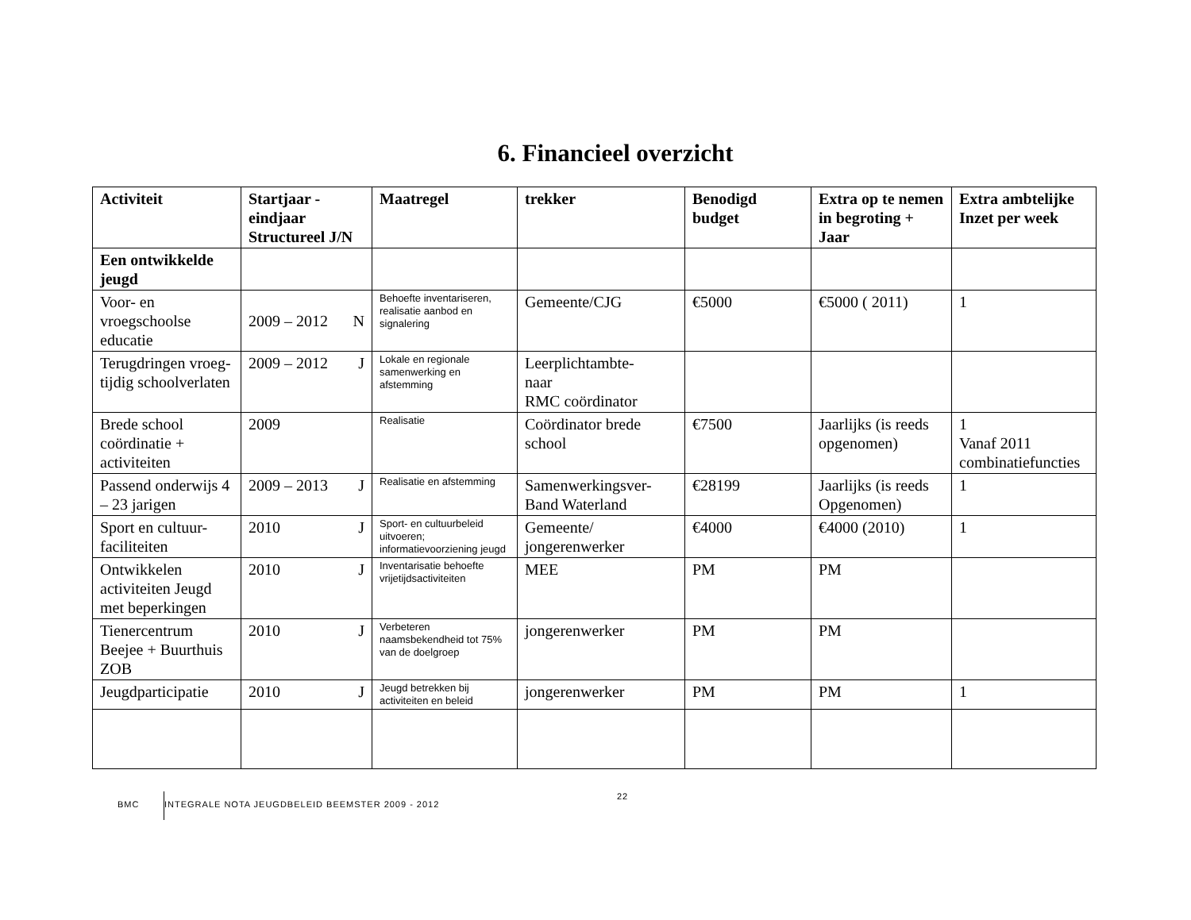6. Financieel overzicht
| Activiteit | Startjaar - eindjaar Structureel J/N | Maatregel | trekker | Benodigd budget | Extra op te nemen in begroting + Jaar | Extra ambtelijke Inzet per week |
| --- | --- | --- | --- | --- | --- | --- |
| Een ontwikkelde jeugd | | | | | | |
| Voor- en vroegschoolse educatie | 2009 – 2012 N | Behoefte inventariseren, realisatie aanbod en signalering | Gemeente/CJG | €5000 | €5000 ( 2011) | 1 |
| Terugdringen vroeg-tijdig schoolverlaten | 2009 – 2012 J | Lokale en regionale samenwerking en afstemming | Leerplichtambte- naar RMC coördinator | | | |
| Brede school coördinatie + activiteiten | 2009 | Realisatie | Coördinator brede school | €7500 | Jaarlijks (is reeds opgenomen) | 1 Vanaf 2011 combinatiefuncties |
| Passend onderwijs 4 – 23 jarigen | 2009 – 2013 J | Realisatie en afstemming | Samenwerkingsver- Band Waterland | €28199 | Jaarlijks (is reeds Opgenomen) | 1 |
| Sport en cultuur-faciliteiten | 2010 J | Sport- en cultuurbeleid uitvoeren; informatievoorziening jeugd | Gemeente/ jongerenwerker | €4000 | €4000 (2010) | 1 |
| Ontwikkelen activiteiten Jeugd met beperkingen | 2010 J | Inventarisatie behoefte vrijetijdsactiviteiten | MEE | PM | PM | |
| Tienercentrum Beejee + Buurthuis ZOB | 2010 J | Verbeteren naamsbekendheid tot 75% van de doelgroep | jongerenwerker | PM | PM | |
| Jeugdparticipatie | 2010 J | Jeugd betrekken bij activiteiten en beleid | jongerenwerker | PM | PM | 1 |
BMC INTEGRALE NOTA JEUGDBELEID BEEMSTER 2009 - 2012 22